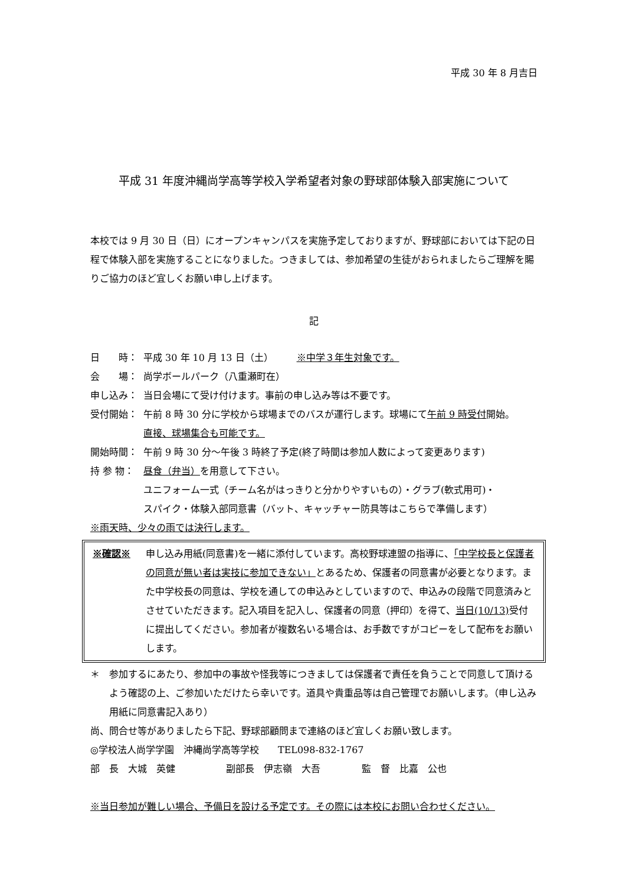平成 30 年 8 月吉日
平成 31 年度沖縄尚学高等学校入学希望者対象の野球部体験入部実施について
本校では 9 月 30 日（日）にオープンキャンパスを実施予定しておりますが、野球部においては下記の日程で体験入部を実施することになりました。つきましては、参加希望の生徒がおられましたらご理解を賜りご協力のほど宜しくお願い申し上げます。
記
日　　時： 平成 30 年 10 月 13 日（土）　　　※中学３年生対象です。
会　　場： 尚学ボールパーク（八重瀬町在）
申し込み： 当日会場にて受け付けます。事前の申し込み等は不要です。
受付開始： 午前 8 時 30 分に学校から球場までのバスが運行します。球場にて午前 9 時受付開始。
直接、球場集合も可能です。
開始時間： 午前 9 時 30 分～午後 3 時終了予定(終了時間は参加人数によって変更あります)
持 参 物： 昼食（弁当）を用意して下さい。
ユニフォーム一式（チーム名がはっきりと分かりやすいもの）・グラブ(軟式用可)・
スパイク・体験入部同意書（バット、キャッチャー防具等はこちらで準備します）
※雨天時、少々の雨では決行します。
※確認※ 申し込み用紙(同意書)を一緒に添付しています。高校野球連盟の指導に、「中学校長と保護者の同意が無い者は実技に参加できない」とあるため、保護者の同意書が必要となります。また中学校長の同意は、学校を通しての申込みとしていますので、申込みの段階で同意済みとさせていただきます。記入項目を記入し、保護者の同意（押印）を得て、当日(10/13) 受付に提出してください。参加者が複数名いる場合は、お手数ですがコピーをして配布をお願いします。
＊ 参加するにあたり、参加中の事故や怪我等につきましては保護者で責任を負うことで同意して頂けるよう確認の上、ご参加いただけたら幸いです。道具や貴重品等は自己管理でお願いします。（申し込み用紙に同意書記入あり）
尚、問合せ等がありましたら下記、野球部顧問まで連絡のほど宜しくお願い致します。
◎学校法人尚学学園　沖縄尚学高等学校　　TEL098‐832‐1767
部　長　大城　英健 副部長　伊志嶺　大吾 監　督　比嘉　公也
※当日参加が難しい場合、予備日を設ける予定です。その際には本校にお問い合わせください。